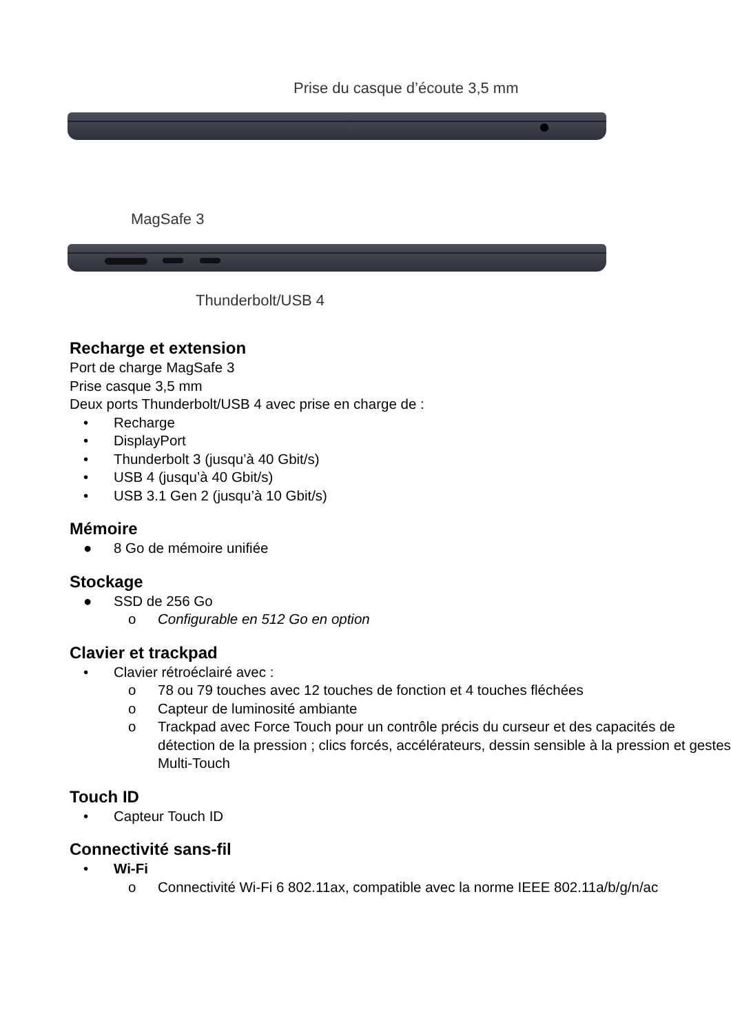Prise du casque d’écoute 3,5 mm
MagSafe 3
Thunderbolt/USB 4
Recharge et extension
Port de charge MagSafe 3
Prise casque 3,5 mm
Deux ports Thunderbolt/USB 4 avec prise en charge de :
• Recharge
• DisplayPort
• Thunderbolt 3 (jusqu’à 40 Gbit/s)
• USB 4 (jusqu’à 40 Gbit/s)
• USB 3.1 Gen 2 (jusqu’à 10 Gbit/s)
Mémoire
● 8 Go de mémoire unifiée
Stockage
● SSD de 256 Go
o Configurable en 512 Go en option
Clavier et trackpad
• Clavier rétroéclairé avec :
o 78 ou 79 touches avec 12 touches de fonction et 4 touches fléchées
o Capteur de luminosité ambiante
o Trackpad avec Force Touch pour un contrôle précis du curseur et des capacités de détection de la pression ; clics forcés, accélérateurs, dessin sensible à la pression et gestes Multi-Touch
Touch ID
• Capteur Touch ID
Connectivité sans-fil
• Wi-Fi
o Connectivité Wi-Fi 6 802.11ax, compatible avec la norme IEEE 802.11a/b/g/n/ac